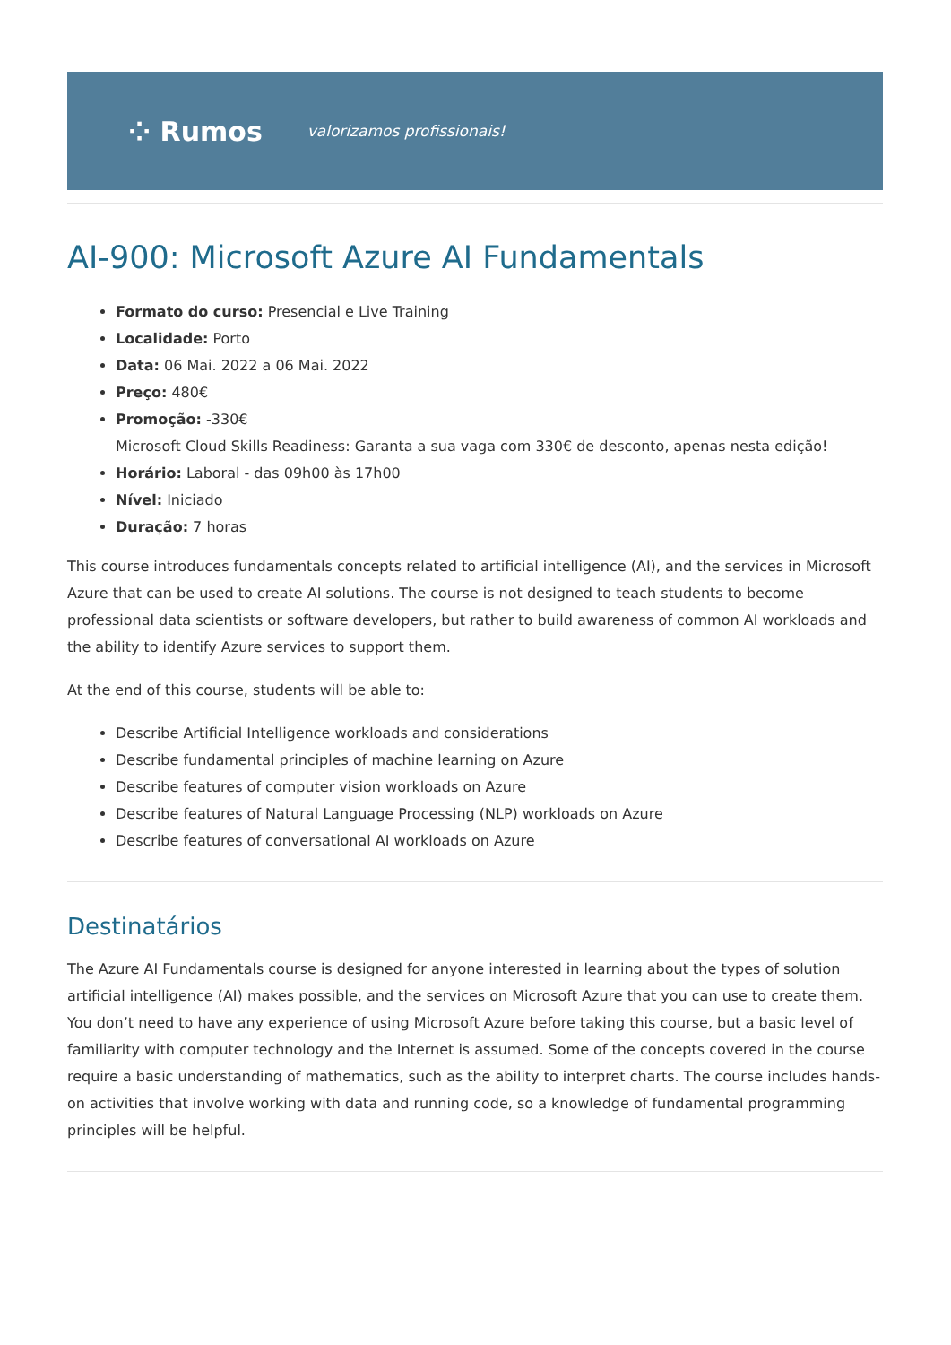⁘ Rumos valorizamos profissionais!
AI-900: Microsoft Azure AI Fundamentals
Formato do curso: Presencial e Live Training
Localidade: Porto
Data: 06 Mai. 2022 a 06 Mai. 2022
Preço: 480€
Promoção: -330€
Microsoft Cloud Skills Readiness: Garanta a sua vaga com 330€ de desconto, apenas nesta edição!
Horário: Laboral - das 09h00 às 17h00
Nível: Iniciado
Duração: 7 horas
This course introduces fundamentals concepts related to artificial intelligence (AI), and the services in Microsoft Azure that can be used to create AI solutions. The course is not designed to teach students to become professional data scientists or software developers, but rather to build awareness of common AI workloads and the ability to identify Azure services to support them.
At the end of this course, students will be able to:
Describe Artificial Intelligence workloads and considerations
Describe fundamental principles of machine learning on Azure
Describe features of computer vision workloads on Azure
Describe features of Natural Language Processing (NLP) workloads on Azure
Describe features of conversational AI workloads on Azure
Destinatários
The Azure AI Fundamentals course is designed for anyone interested in learning about the types of solution artificial intelligence (AI) makes possible, and the services on Microsoft Azure that you can use to create them. You don’t need to have any experience of using Microsoft Azure before taking this course, but a basic level of familiarity with computer technology and the Internet is assumed. Some of the concepts covered in the course require a basic understanding of mathematics, such as the ability to interpret charts. The course includes hands-on activities that involve working with data and running code, so a knowledge of fundamental programming principles will be helpful.